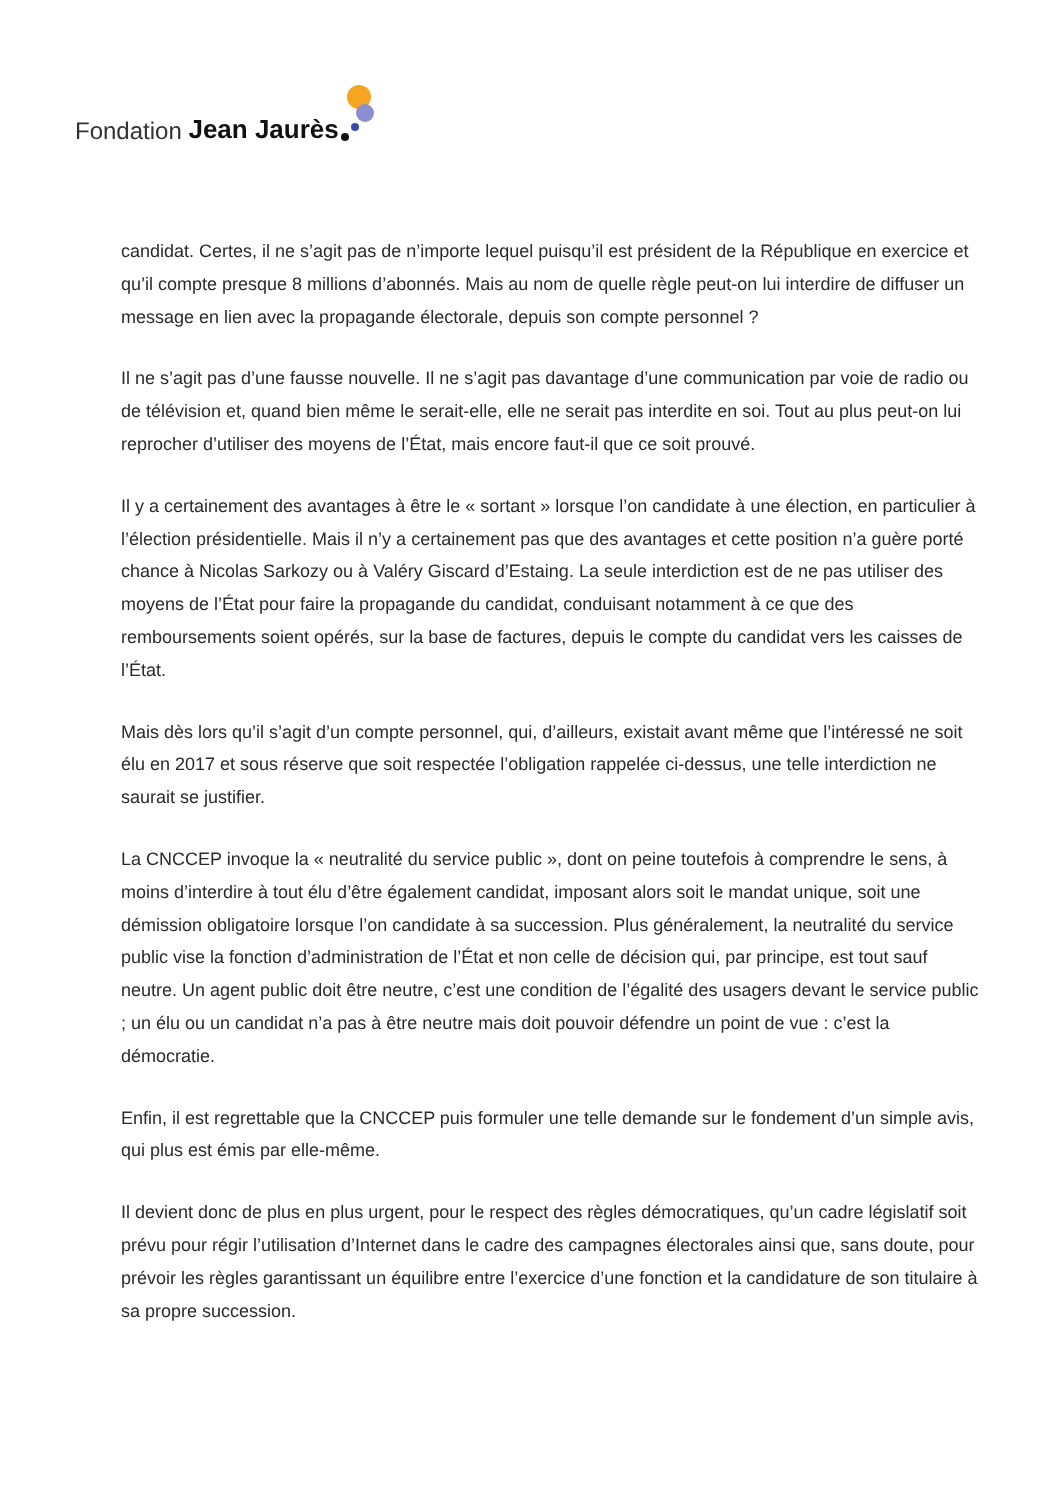Fondation Jean Jaurès
candidat. Certes, il ne s’agit pas de n’importe lequel puisqu’il est président de la République en exercice et qu’il compte presque 8 millions d’abonnés. Mais au nom de quelle règle peut-on lui interdire de diffuser un message en lien avec la propagande électorale, depuis son compte personnel ?
Il ne s’agit pas d’une fausse nouvelle. Il ne s’agit pas davantage d’une communication par voie de radio ou de télévision et, quand bien même le serait-elle, elle ne serait pas interdite en soi. Tout au plus peut-on lui reprocher d’utiliser des moyens de l’État, mais encore faut-il que ce soit prouvé.
Il y a certainement des avantages à être le « sortant » lorsque l’on candidate à une élection, en particulier à l’élection présidentielle. Mais il n’y a certainement pas que des avantages et cette position n’a guère porté chance à Nicolas Sarkozy ou à Valéry Giscard d’Estaing. La seule interdiction est de ne pas utiliser des moyens de l’État pour faire la propagande du candidat, conduisant notamment à ce que des remboursements soient opérés, sur la base de factures, depuis le compte du candidat vers les caisses de l’État.
Mais dès lors qu’il s’agit d’un compte personnel, qui, d’ailleurs, existait avant même que l’intéressé ne soit élu en 2017 et sous réserve que soit respectée l’obligation rappelée ci-dessus, une telle interdiction ne saurait se justifier.
La CNCCEP invoque la « neutralité du service public », dont on peine toutefois à comprendre le sens, à moins d’interdire à tout élu d’être également candidat, imposant alors soit le mandat unique, soit une démission obligatoire lorsque l’on candidate à sa succession. Plus généralement, la neutralité du service public vise la fonction d’administration de l’État et non celle de décision qui, par principe, est tout sauf neutre. Un agent public doit être neutre, c’est une condition de l’égalité des usagers devant le service public ; un élu ou un candidat n’a pas à être neutre mais doit pouvoir défendre un point de vue : c’est la démocratie.
Enfin, il est regrettable que la CNCCEP puis formuler une telle demande sur le fondement d’un simple avis, qui plus est émis par elle-même.
Il devient donc de plus en plus urgent, pour le respect des règles démocratiques, qu’un cadre législatif soit prévu pour régir l’utilisation d’Internet dans le cadre des campagnes électorales ainsi que, sans doute, pour prévoir les règles garantissant un équilibre entre l’exercice d’une fonction et la candidature de son titulaire à sa propre succession.